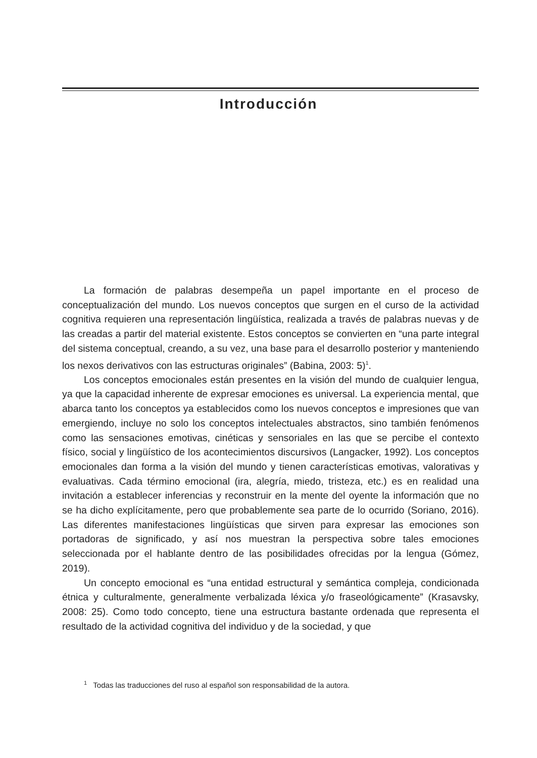Introducción
La formación de palabras desempeña un papel importante en el proceso de conceptualización del mundo. Los nuevos conceptos que surgen en el curso de la actividad cognitiva requieren una representación lingüística, realizada a través de palabras nuevas y de las creadas a partir del material existente. Estos conceptos se convierten en “una parte integral del sistema conceptual, creando, a su vez, una base para el desarrollo posterior y manteniendo los nexos derivativos con las estructuras originales” (Babina, 2003: 5)<sup>1</sup>.
Los conceptos emocionales están presentes en la visión del mundo de cualquier lengua, ya que la capacidad inherente de expresar emociones es universal. La experiencia mental, que abarca tanto los conceptos ya establecidos como los nuevos conceptos e impresiones que van emergiendo, incluye no solo los conceptos intelectuales abstractos, sino también fenómenos como las sensaciones emotivas, cinéticas y sensoriales en las que se percibe el contexto físico, social y lingüístico de los acontecimientos discursivos (Langacker, 1992). Los conceptos emocionales dan forma a la visión del mundo y tienen características emotivas, valorativas y evaluativas. Cada término emocional (ira, alegría, miedo, tristeza, etc.) es en realidad una invitación a establecer inferencias y reconstruir en la mente del oyente la información que no se ha dicho explícitamente, pero que probablemente sea parte de lo ocurrido (Soriano, 2016). Las diferentes manifestaciones lingüísticas que sirven para expresar las emociones son portadoras de significado, y así nos muestran la perspectiva sobre tales emociones seleccionada por el hablante dentro de las posibilidades ofrecidas por la lengua (Gómez, 2019).
Un concepto emocional es “una entidad estructural y semántica compleja, condicionada étnica y culturalmente, generalmente verbalizada léxica y/o fraseológicamente” (Krasavsky, 2008: 25). Como todo concepto, tiene una estructura bastante ordenada que representa el resultado de la actividad cognitiva del individuo y de la sociedad, y que
<sup>1</sup> Todas las traducciones del ruso al español son responsabilidad de la autora.